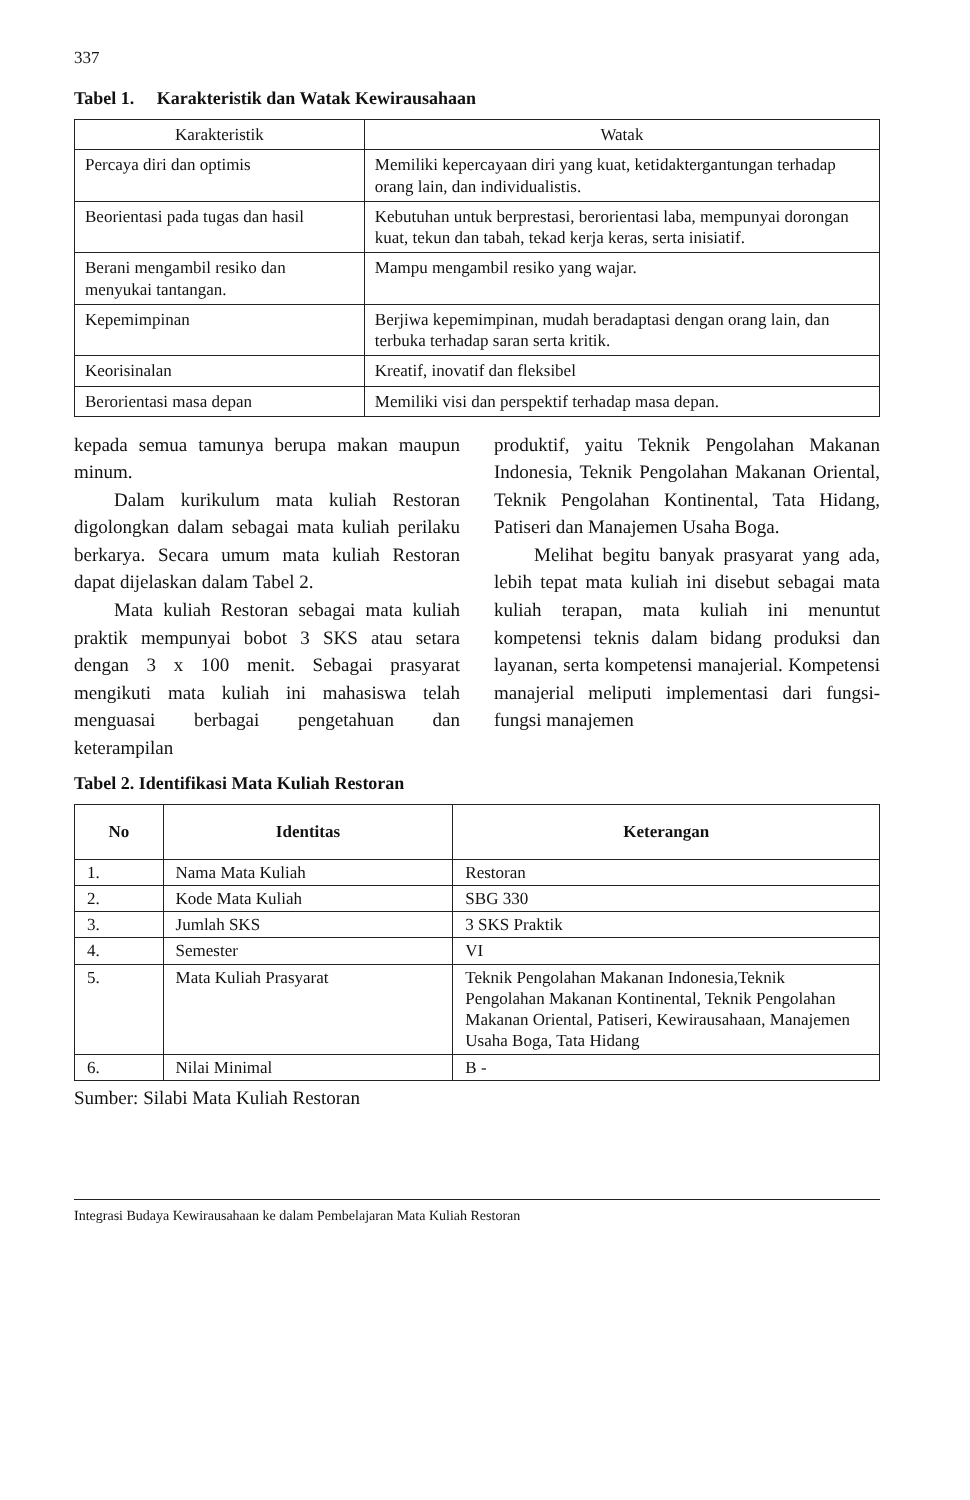337
Tabel 1. Karakteristik dan Watak Kewirausahaan
| Karakteristik | Watak |
| Percaya diri dan optimis | Memiliki kepercayaan diri yang kuat, ketidaktergantungan terhadap orang lain, dan individualistis. |
| Beorientasi pada tugas dan hasil | Kebutuhan untuk berprestasi, berorientasi laba, mempunyai dorongan kuat, tekun dan tabah, tekad kerja keras, serta inisiatif. |
| Berani mengambil resiko dan menyukai tantangan. | Mampu mengambil resiko yang wajar. |
| Kepemimpinan | Berjiwa kepemimpinan, mudah beradaptasi dengan orang lain, dan terbuka terhadap saran serta kritik. |
| Keorisinalan | Kreatif, inovatif dan fleksibel |
| Berorientasi masa depan | Memiliki visi dan perspektif terhadap masa depan. |
kepada semua tamunya berupa makan maupun minum.
Dalam kurikulum mata kuliah Restoran digolongkan dalam sebagai mata kuliah perilaku berkarya. Secara umum mata kuliah Restoran dapat dijelaskan dalam Tabel 2.
Mata kuliah Restoran sebagai mata kuliah praktik mempunyai bobot 3 SKS atau setara dengan 3 x 100 menit. Sebagai prasyarat mengikuti mata kuliah ini mahasiswa telah menguasai berbagai pengetahuan dan keterampilan
produktif, yaitu Teknik Pengolahan Makanan Indonesia, Teknik Pengolahan Makanan Oriental, Teknik Pengolahan Kontinental, Tata Hidang, Patiseri dan Manajemen Usaha Boga.
Melihat begitu banyak prasyarat yang ada, lebih tepat mata kuliah ini disebut sebagai mata kuliah terapan, mata kuliah ini menuntut kompetensi teknis dalam bidang produksi dan layanan, serta kompetensi manajerial. Kompetensi manajerial meliputi implementasi dari fungsi-fungsi manajemen
Tabel 2. Identifikasi Mata Kuliah Restoran
| No | Identitas | Keterangan |
| --- | --- | --- |
| 1. | Nama Mata Kuliah | Restoran |
| 2. | Kode Mata Kuliah | SBG 330 |
| 3. | Jumlah SKS | 3 SKS Praktik |
| 4. | Semester | VI |
| 5. | Mata Kuliah Prasyarat | Teknik Pengolahan Makanan Indonesia,Teknik Pengolahan Makanan Kontinental, Teknik Pengolahan Makanan Oriental, Patiseri, Kewirausahaan, Manajemen Usaha Boga, Tata Hidang |
| 6. | Nilai Minimal | B - |
Sumber: Silabi Mata Kuliah Restoran
Integrasi Budaya Kewirausahaan ke dalam Pembelajaran Mata Kuliah Restoran